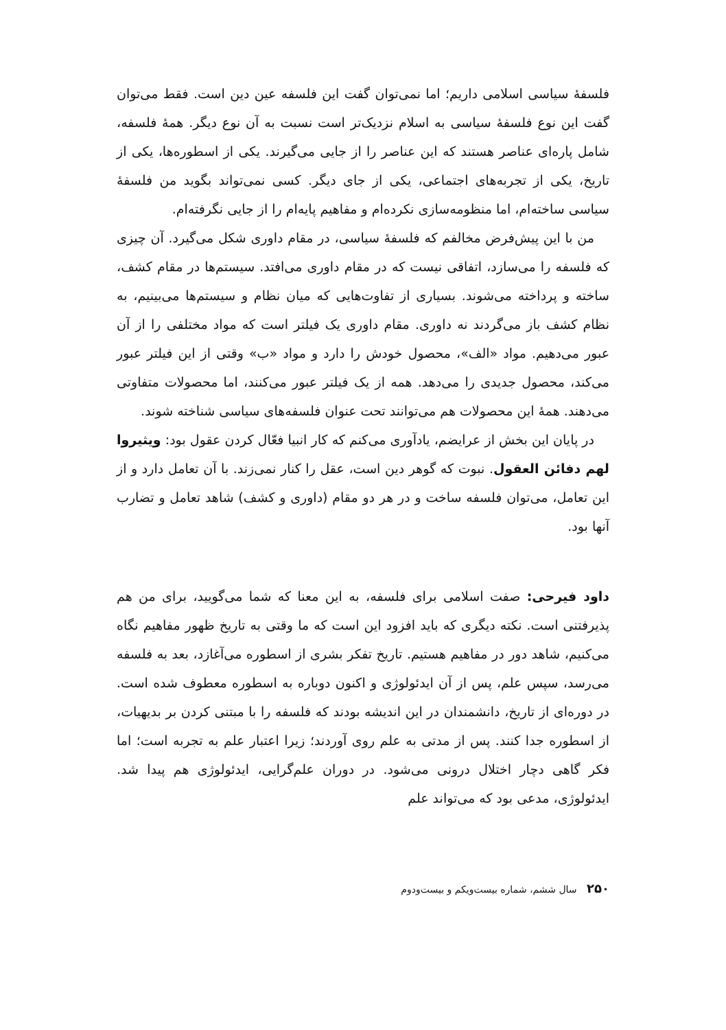فلسفهٔ سیاسی اسلامی داریم؛ اما نمی‌توان گفت این فلسفه عین دین است. فقط می‌توان گفت این نوع فلسفهٔ سیاسی به اسلام نزدیک‌تر است نسبت به آن نوع دیگر. همهٔ فلسفه، شامل پاره‌ای عناصر هستند که این عناصر را از جایی می‌گیرند. یکی از اسطوره‌ها، یکی از تاریخ، یکی از تجربه‌های اجتماعی، یکی از جای دیگر. کسی نمی‌تواند بگوید من فلسفهٔ سیاسی ساخته‌ام، اما منظومه‌سازی نکرده‌ام و مفاهیم پایه‌ام را از جایی نگرفته‌ام.
من با این پیش‌فرض مخالفم که فلسفهٔ سیاسی، در مقام داوری شکل می‌گیرد. آن چیزی که فلسفه را می‌سازد، اتفاقی نیست که در مقام داوری می‌افتد. سیستم‌ها در مقام کشف، ساخته و پرداخته می‌شوند. بسیاری از تفاوت‌هایی که میان نظام و سیستم‌ها می‌بینیم، به نظام کشف باز می‌گردند نه داوری. مقام داوری یک فیلتر است که مواد مختلفی را از آن عبور می‌دهیم. مواد «الف»، محصول خودش را دارد و مواد «ب» وقتی از این فیلتر عبور می‌کند، محصول جدیدی را می‌دهد. همه از یک فیلتر عبور می‌کنند، اما محصولات متفاوتی می‌دهند. همهٔ این محصولات هم می‌توانند تحت عنوان فلسفه‌های سیاسی شناخته شوند.
در پایان این بخش از عرایضم، یادآوری می‌کنم که کار انبیا فعّال کردن عقول بود: ویثیروا لهم دفائن العقول. نبوت که گوهر دین است، عقل را کنار نمی‌زند. با آن تعامل دارد و از این تعامل، می‌توان فلسفه ساخت و در هر دو مقام (داوری و کشف) شاهد تعامل و تضارب آنها بود.
داود فیرحی: صفت اسلامی برای فلسفه، به این معنا که شما می‌گویید، برای من هم پذیرفتنی است. نکته دیگری که باید افزود این است که ما وقتی به تاریخ ظهور مفاهیم نگاه می‌کنیم، شاهد دور در مفاهیم هستیم. تاریخ تفکر بشری از اسطوره می‌آغازد، بعد به فلسفه می‌رسد، سپس علم، پس از آن ایدئولوژی و اکنون دوباره به اسطوره معطوف شده است. در دوره‌ای از تاریخ، دانشمندان در این اندیشه بودند که فلسفه را با مبتنی کردن بر بدیهیات، از اسطوره جدا کنند. پس از مدتی به علم روی آوردند؛ زیرا اعتبار علم به تجربه است؛ اما فکر گاهی دچار اختلال درونی می‌شود. در دوران علم‌گرایی، ایدئولوژی هم پیدا شد. ایدئولوژی، مدعی بود که می‌تواند علم
۲۵۰ سال ششم، شماره بیست‌ویکم و بیست‌ودوم